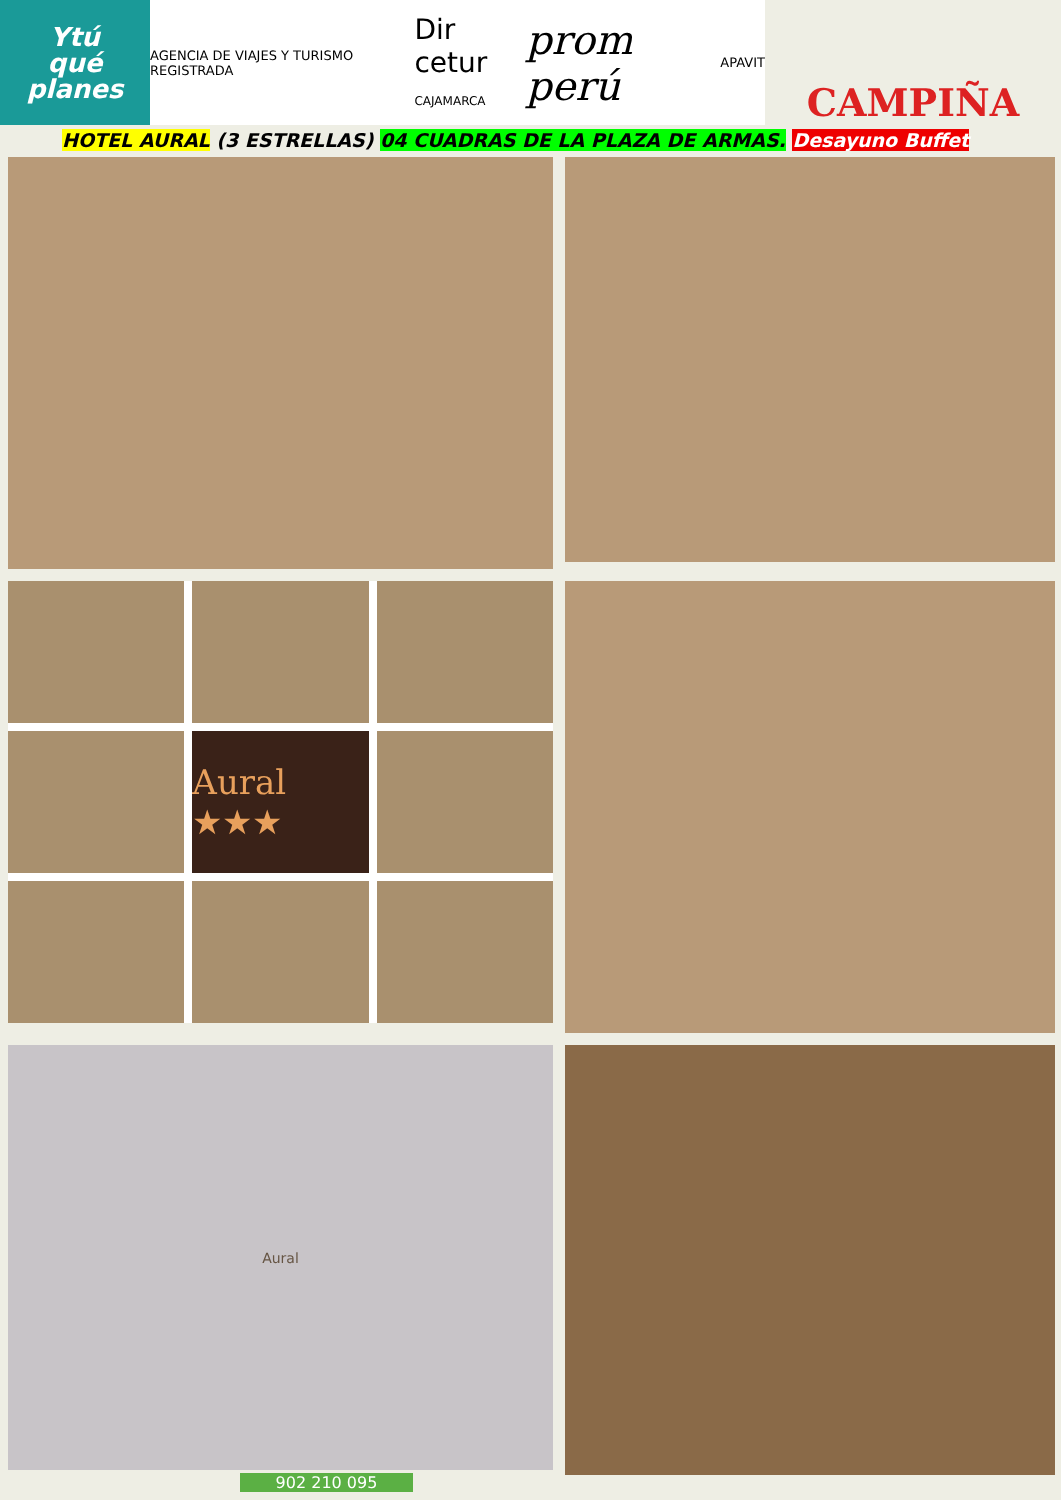Ytú
qué
planes
AGENCIA DE VIAJES Y TURISMO REGISTRADA Dir cetur
CAJAMARCA prom perú APAVIT
CAMPIÑA
HOTEL AURAL (3 ESTRELLAS) 04 CUADRAS DE LA PLAZA DE ARMAS. Desayuno Buffet
Aural ★★★
Aural
902 210 095